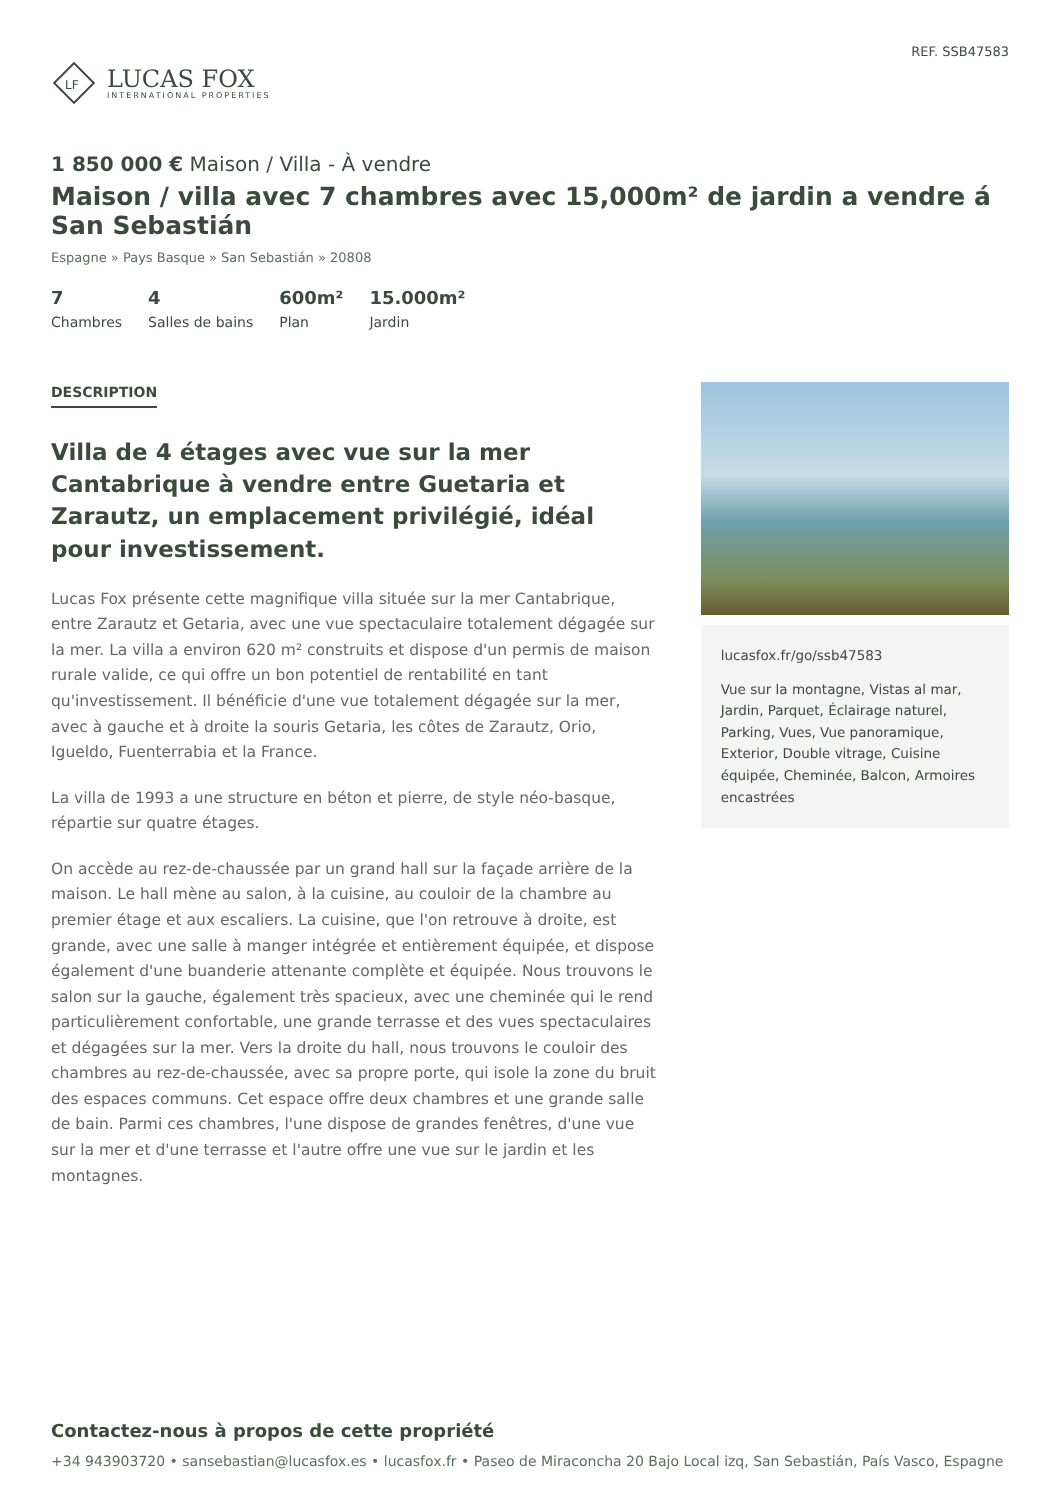LF
LUCAS FOX
INTERNATIONAL PROPERTIES
REF. SSB47583
1 850 000 € Maison / Villa - À vendre
Maison / villa avec 7 chambres avec 15,000m² de jardin a vendre á San Sebastián
Espagne » Pays Basque » San Sebastián » 20808
7
Chambres
4
Salles de bains
600m²
Plan
15.000m²
Jardin
DESCRIPTION
Villa de 4 étages avec vue sur la mer Cantabrique à vendre entre Guetaria et Zarautz, un emplacement privilégié, idéal pour investissement.
Lucas Fox présente cette magnifique villa située sur la mer Cantabrique, entre Zarautz et Getaria, avec une vue spectaculaire totalement dégagée sur la mer. La villa a environ 620 m² construits et dispose d'un permis de maison rurale valide, ce qui offre un bon potentiel de rentabilité en tant qu'investissement. Il bénéficie d'une vue totalement dégagée sur la mer, avec à gauche et à droite la souris Getaria, les côtes de Zarautz, Orio, Igueldo, Fuenterrabia et la France.
La villa de 1993 a une structure en béton et pierre, de style néo-basque, répartie sur quatre étages.
On accède au rez-de-chaussée par un grand hall sur la façade arrière de la maison. Le hall mène au salon, à la cuisine, au couloir de la chambre au premier étage et aux escaliers. La cuisine, que l'on retrouve à droite, est grande, avec une salle à manger intégrée et entièrement équipée, et dispose également d'une buanderie attenante complète et équipée. Nous trouvons le salon sur la gauche, également très spacieux, avec une cheminée qui le rend particulièrement confortable, une grande terrasse et des vues spectaculaires et dégagées sur la mer. Vers la droite du hall, nous trouvons le couloir des chambres au rez-de-chaussée, avec sa propre porte, qui isole la zone du bruit des espaces communs. Cet espace offre deux chambres et une grande salle de bain. Parmi ces chambres, l'une dispose de grandes fenêtres, d'une vue sur la mer et d'une terrasse et l'autre offre une vue sur le jardin et les montagnes.
lucasfox.fr/go/ssb47583
Vue sur la montagne, Vistas al mar, Jardin, Parquet, Éclairage naturel, Parking, Vues, Vue panoramique, Exterior, Double vitrage, Cuisine équipée, Cheminée, Balcon, Armoires encastrées
Contactez-nous à propos de cette propriété
+34 943903720 • sansebastian@lucasfox.es • lucasfox.fr • Paseo de Miraconcha 20 Bajo Local izq, San Sebastián, País Vasco, Espagne